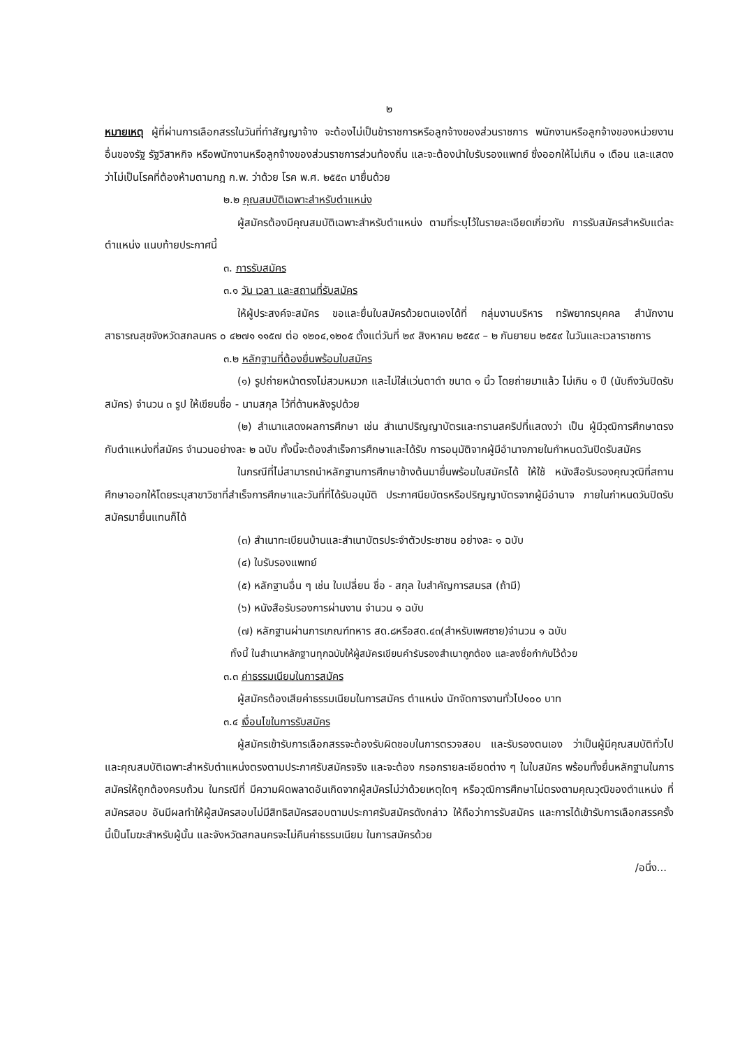๒
หมายเหตุ ผู้ที่ผ่านการเลือกสรรในวันที่ทำสัญญาจ้าง จะต้องไม่เป็นข้าราชการหรือลูกจ้างของส่วนราชการ พนักงานหรือลูกจ้างของหน่วยงานอื่นของรัฐ รัฐวิสาหกิจ หรือพนักงานหรือลูกจ้างของส่วนราชการส่วนท้องถิ่น และจะต้องนำใบรับรองแพทย์ ซึ่งออกให้ไม่เกิน ๑ เดือน และแสดงว่าไม่เป็นโรคที่ต้องห้ามตามกฎ ก.พ. ว่าด้วย โรค พ.ศ. ๒๕๕๓ มายื่นด้วย
๒.๒ คุณสมบัติเฉพาะสำหรับตำแหน่ง
ผู้สมัครต้องมีคุณสมบัติเฉพาะสำหรับตำแหน่ง ตามที่ระบุไว้ในรายละเอียดเกี่ยวกับ การรับสมัครสำหรับแต่ละตำแหน่ง แนบท้ายประกาศนี้
๓. การรับสมัคร
๓.๑ วัน เวลา และสถานที่รับสมัคร
ให้ผู้ประสงค์จะสมัคร ขอและยื่นใบสมัครด้วยตนเองได้ที่ กลุ่มงานบริหาร ทรัพยากรบุคคล สำนักงานสาธารณสุขจังหวัดสกลนคร ๐ ๔๒๗๑ ๑๑๕๗ ต่อ ๑๒๐๔,๑๒๐๕ ตั้งแต่วันที่ ๒๙ สิงหาคม ๒๕๕๙ – ๒ กันยายน ๒๕๕๙ ในวันและเวลาราชการ
๓.๒ หลักฐานที่ต้องยื่นพร้อมใบสมัคร
(๑) รูปถ่ายหน้าตรงไม่สวมหมวก และไม่ใส่แว่นตาดำ ขนาด ๑ นิ้ว โดยถ่ายมาแล้ว ไม่เกิน ๑ ปี (นับถึงวันปิดรับสมัคร) จำนวน ๓ รูป ให้เขียนชื่อ - นามสกุล ไว้ที่ด้านหลังรูปด้วย
(๒) สำเนาแสดงผลการศึกษา เช่น สำเนาปริญญาบัตรและทรานสคริปที่แสดงว่า เป็น ผู้มีวุฒิการศึกษาตรงกับตำแหน่งที่สมัคร จำนวนอย่างละ ๒ ฉบับ ทั้งนี้จะต้องสำเร็จการศึกษาและได้รับ การอนุมัติจากผู้มีอำนาจภายในกำหนดวันปิดรับสมัคร
ในกรณีที่ไม่สามารถนำหลักฐานการศึกษาข้างต้นมายื่นพร้อมใบสมัครได้ ให้ใช้ หนังสือรับรองคุณวุฒิที่สถานศึกษาออกให้โดยระบุสาขาวิชาที่สำเร็จการศึกษาและวันที่ที่ได้รับอนุมัติ ประกาศนียบัตรหรือปริญญาบัตรจากผู้มีอำนาจ ภายในกำหนดวันปิดรับสมัครมายื่นแทนก็ได้
(๓) สำเนาทะเบียนบ้านและสำเนาบัตรประจำตัวประชาชน อย่างละ ๑ ฉบับ
(๔) ใบรับรองแพทย์
(๕) หลักฐานอื่น ๆ เช่น ใบเปลี่ยน ชื่อ - สกุล ใบสำคัญการสมรส (ถ้ามี)
(๖) หนังสือรับรองการผ่านงาน จำนวน ๑ ฉบับ
(๗) หลักฐานผ่านการเกณฑ์ทหาร สด.๘หรือสด.๔๓(สำหรับเพศชาย)จำนวน ๑ ฉบับ
ทั้งนี้ ในสำเนาหลักฐานทุกฉบับให้ผู้สมัครเขียนคำรับรองสำเนาถูกต้อง และลงชื่อกำกับไว้ด้วย
๓.๓ ค่าธรรมเนียมในการสมัคร
ผู้สมัครต้องเสียค่าธรรมเนียมในการสมัคร ตำแหน่ง นักจัดการงานทั่วไป๑๐๐ บาท
๓.๔ เงื่อนไขในการรับสมัคร
ผู้สมัครเข้ารับการเลือกสรรจะต้องรับผิดชอบในการตรวจสอบ และรับรองตนเอง ว่าเป็นผู้มีคุณสมบัติทั่วไปและคุณสมบัติเฉพาะสำหรับตำแหน่งตรงตามประกาศรับสมัครจริง และจะต้อง กรอกรายละเอียดต่าง ๆ ในใบสมัคร พร้อมทั้งยื่นหลักฐานในการสมัครให้ถูกต้องครบถ้วน ในกรณีที่ มีความผิดพลาดอันเกิดจากผู้สมัครไม่ว่าด้วยเหตุใดๆ หรือวุฒิการศึกษาไม่ตรงตามคุณวุฒิของตำแหน่ง ที่สมัครสอบ อันมีผลทำให้ผู้สมัครสอบไม่มีสิทธิสมัครสอบตามประกาศรับสมัครดังกล่าว ให้ถือว่าการรับสมัคร และการได้เข้ารับการเลือกสรรครั้งนี้เป็นโมฆะสำหรับผู้นั้น และจังหวัดสกลนครจะไม่คืนค่าธรรมเนียม ในการสมัครด้วย
/อนึ่ง...